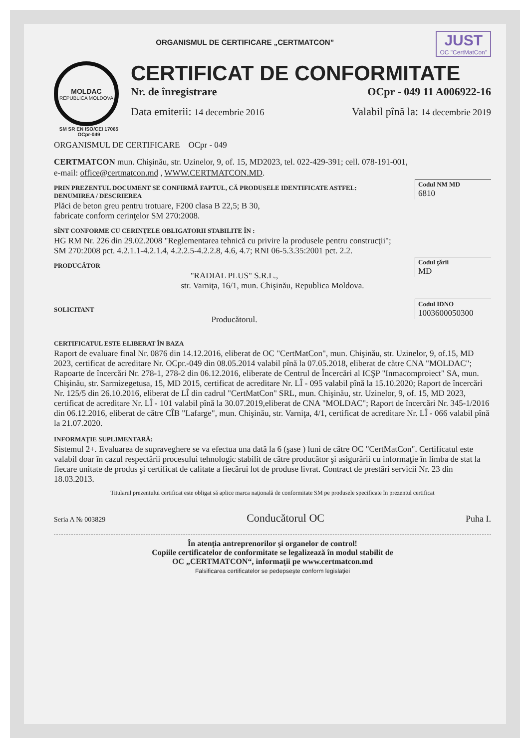JUST
OC "CertMatCon"
ORGANISMUL DE CERTIFICARE „CERTMATCON”
MOLDAC
REPUBLICA MOLDOVA
SM SR EN ISO/CEI 17065
OCpr-049
CERTIFICAT DE CONFORMITATE
Nr. de înregistrare OCpr - 049 11 A006922-16
Data emiterii: 14 decembrie 2016 Valabil pînă la: 14 decembrie 2019
ORGANISMUL DE CERTIFICARE OCpr - 049
CERTMATCON mun. Chişinău, str. Uzinelor, 9, of. 15, MD2023, tel. 022-429-391; cell. 078-191-001,
e-mail: office@certmatcon.md , WWW.CERTMATCON.MD.
Codul NM MD
6810
PRIN PREZENTUL DOCUMENT SE CONFIRMĂ FAPTUL, CĂ PRODUSELE IDENTIFICATE ASTFEL:
DENUMIREA / DESCRIEREA
Plăci de beton greu pentru trotuare, F200 clasa B 22,5; B 30,
fabricate conform cerinţelor SM 270:2008.
SÎNT CONFORME CU CERINŢELE OBLIGATORII STABILITE ÎN :
HG RM Nr. 226 din 29.02.2008 "Reglementarea tehnică cu privire la produsele pentru construcţii";
SM 270:2008 pct. 4.2.1.1-4.2.1.4, 4.2.2.5-4.2.2.8, 4.6, 4.7; RNI 06-5.3.35:2001 pct. 2.2.
Codul ţării
MD
PRODUCĂTOR
"RADIAL PLUS" S.R.L.,
str. Varniţa, 16/1, mun. Chişinău, Republica Moldova.
Codul IDNO
1003600050300
SOLICITANT
Producătorul.
CERTIFICATUL ESTE ELIBERAT ÎN BAZA
Raport de evaluare final Nr. 0876 din 14.12.2016, eliberat de OC "CertMatCon", mun. Chişinău, str. Uzinelor, 9, of.15, MD 2023, certificat de acreditare Nr. OCpr.-049 din 08.05.2014 valabil pînă la 07.05.2018, eliberat de către CNA "MOLDAC"; Rapoarte de încercări Nr. 278-1, 278-2 din 06.12.2016, eliberate de Centrul de Încercări al ICŞP "Inmacomproiect" SA, mun. Chişinău, str. Sarmizegetusa, 15, MD 2015, certificat de acreditare Nr. LÎ - 095 valabil pînă la 15.10.2020; Raport de încercări Nr. 125/5 din 26.10.2016, eliberat de LÎ din cadrul "CertMatCon" SRL, mun. Chişinău, str. Uzinelor, 9, of. 15, MD 2023, certificat de acreditare Nr. LÎ - 101 valabil pînă la 30.07.2019,eliberat de CNA "MOLDAC"; Raport de încercări Nr. 345-1/2016 din 06.12.2016, eliberat de către CÎB "Lafarge", mun. Chişinău, str. Varniţa, 4/1, certificat de acreditare Nr. LÎ - 066 valabil pînă la 21.07.2020.
INFORMAŢIE SUPLIMENTARĂ:
Sistemul 2+. Evaluarea de supraveghere se va efectua una dată la 6 (şase ) luni de către OC "CertMatCon". Certificatul este valabil doar în cazul respectării procesului tehnologic stabilit de către producător şi asigurării cu informaţie în limba de stat la fiecare unitate de produs şi certificat de calitate a fiecărui lot de produse livrat. Contract de prestări servicii Nr. 23 din 18.03.2013.
Titularul prezentului certificat este obligat să aplice marca naţională de conformitate SM pe produsele specificate în prezentul certificat
Seria A № 003829 Conducătorul OC Puha I.
În atenţia antreprenorilor şi organelor de control!
Copiile certificatelor de conformitate se legalizează în modul stabilit de
OC „CERTMATCON“, informaţii pe www.certmatcon.md
Falsificarea certificatelor se pedepseşte conform legislaţiei